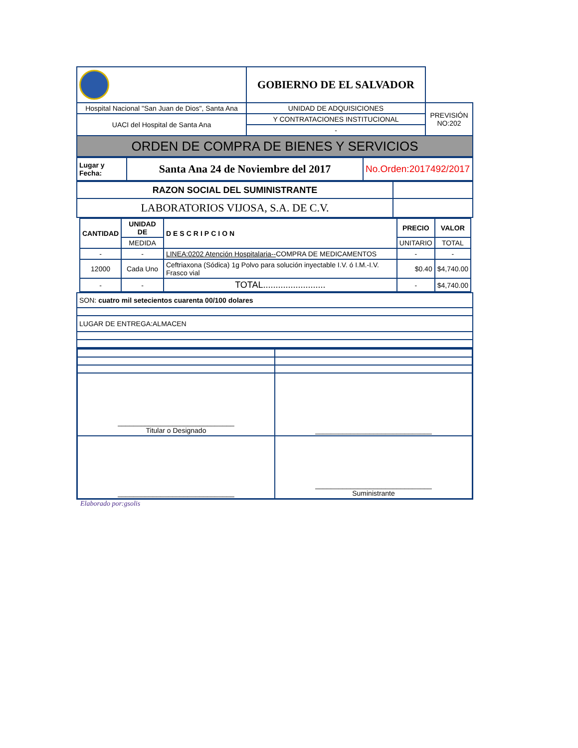| | GOBIERNO DE EL SALVADOR | |
| Hospital Nacional "San Juan de Dios", Santa Ana | UNIDAD DE ADQUISICIONES | PREVISIÓN NO:202 |
| UACI del Hospital de Santa Ana | Y CONTRATACIONES INSTITUCIONAL | |
| | - | |
| ORDEN DE COMPRA DE BIENES Y SERVICIOS | | |
| Lugar y Fecha: | Santa Ana 24 de Noviembre del 2017 | No.Orden:2017492/2017 |
| RAZON SOCIAL DEL SUMINISTRANTE | |
| LABORATORIOS VIJOSA, S.A. DE C.V. | |
| CANTIDAD | UNIDAD DE | DESCRIPCION | PRECIO | VALOR |
| --- | --- | --- | --- | --- |
| | MEDIDA | | UNITARIO | TOTAL |
| - | - | LINEA:0202 Atención Hospitalaria-- COMPRA DE MEDICAMENTOS | - | - |
| 12000 | Cada Uno | Ceftriaxona (Sódica) 1g Polvo para solución inyectable I.V. ó I.M.-I.V. Frasco vial | $0.40 | $4,740.00 |
| - | - | TOTAL......................... | - | $4,740.00 |
| SON: cuatro mil setecientos cuarenta 00/100 dolares |
| LUGAR DE ENTREGA:ALMACEN |
| ______________________________ Titular o Designado | ______________________________ |
| ______________________________ | ______________________________ Suministrante |
Elaborado por:gsolis